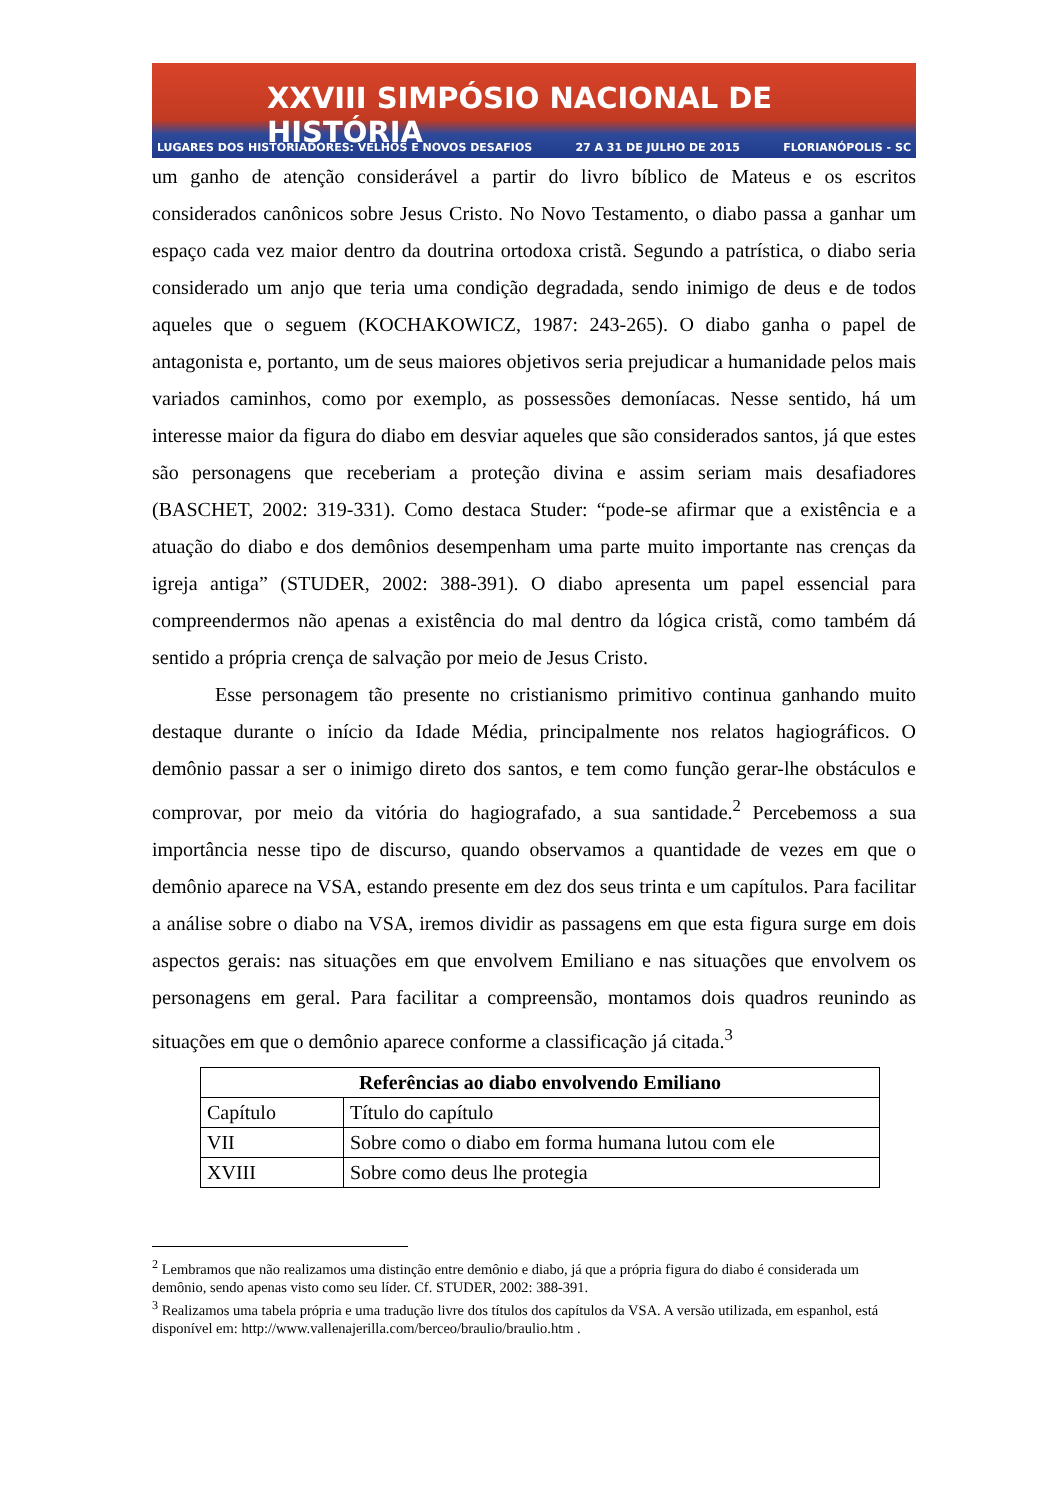XXVIII SIMPÓSIO NACIONAL DE HISTÓRIA
LUGARES DOS HISTORIADORES: VELHOS E NOVOS DESAFIOS 27 A 31 DE JULHO DE 2015 FLORIANÓPOLIS - SC
um ganho de atenção considerável a partir do livro bíblico de Mateus e os escritos considerados canônicos sobre Jesus Cristo. No Novo Testamento, o diabo passa a ganhar um espaço cada vez maior dentro da doutrina ortodoxa cristã. Segundo a patrística, o diabo seria considerado um anjo que teria uma condição degradada, sendo inimigo de deus e de todos aqueles que o seguem (KOCHAKOWICZ, 1987: 243-265). O diabo ganha o papel de antagonista e, portanto, um de seus maiores objetivos seria prejudicar a humanidade pelos mais variados caminhos, como por exemplo, as possessões demoníacas. Nesse sentido, há um interesse maior da figura do diabo em desviar aqueles que são considerados santos, já que estes são personagens que receberiam a proteção divina e assim seriam mais desafiadores (BASCHET, 2002: 319-331). Como destaca Studer: “pode-se afirmar que a existência e a atuação do diabo e dos demônios desempenham uma parte muito importante nas crenças da igreja antiga” (STUDER, 2002: 388-391). O diabo apresenta um papel essencial para compreendermos não apenas a existência do mal dentro da lógica cristã, como também dá sentido a própria crença de salvação por meio de Jesus Cristo.
Esse personagem tão presente no cristianismo primitivo continua ganhando muito destaque durante o início da Idade Média, principalmente nos relatos hagiográficos. O demônio passar a ser o inimigo direto dos santos, e tem como função gerar-lhe obstáculos e comprovar, por meio da vitória do hagiografado, a sua santidade.<sup>2</sup> Percebemoss a sua importância nesse tipo de discurso, quando observamos a quantidade de vezes em que o demônio aparece na VSA, estando presente em dez dos seus trinta e um capítulos. Para facilitar a análise sobre o diabo na VSA, iremos dividir as passagens em que esta figura surge em dois aspectos gerais: nas situações em que envolvem Emiliano e nas situações que envolvem os personagens em geral. Para facilitar a compreensão, montamos dois quadros reunindo as situações em que o demônio aparece conforme a classificação já citada.<sup>3</sup>
| Referências ao diabo envolvendo Emiliano | |
| --- | --- |
| Capítulo | Título do capítulo |
| VII | Sobre como o diabo em forma humana lutou com ele |
| XVIII | Sobre como deus lhe protegia |
<sup>2</sup> Lembramos que não realizamos uma distinção entre demônio e diabo, já que a própria figura do diabo é considerada um demônio, sendo apenas visto como seu líder. Cf. STUDER, 2002: 388-391.
<sup>3</sup> Realizamos uma tabela própria e uma tradução livre dos títulos dos capítulos da VSA. A versão utilizada, em espanhol, está disponível em: http://www.vallenajerilla.com/berceo/braulio/braulio.htm .